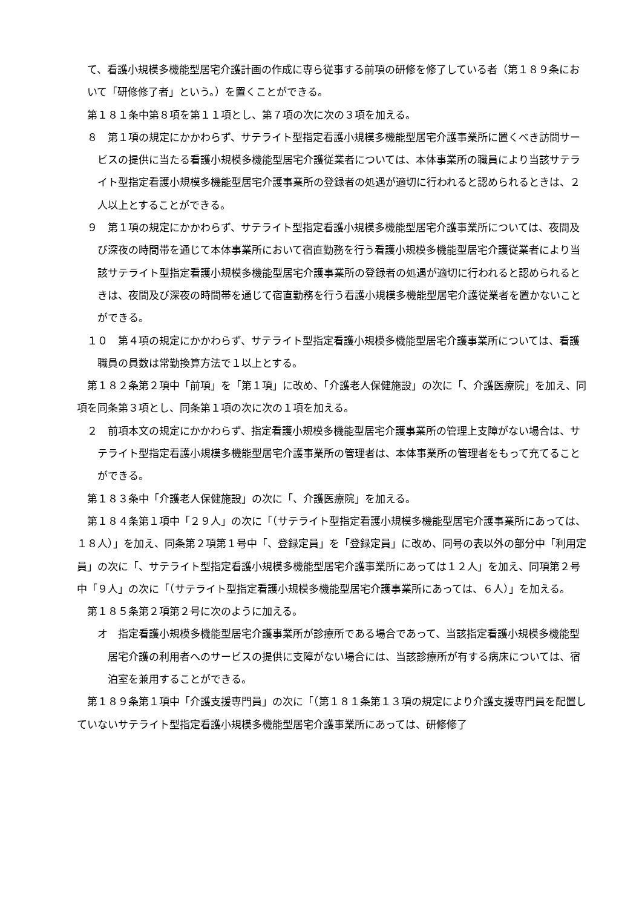て、看護小規模多機能型居宅介護計画の作成に専ら従事する前項の研修を修了している者（第１８９条において「研修修了者」という。）を置くことができる。
第１８１条中第８項を第１１項とし、第７項の次に次の３項を加える。
８　第１項の規定にかかわらず、サテライト型指定看護小規模多機能型居宅介護事業所に置くべき訪問サービスの提供に当たる看護小規模多機能型居宅介護従業者については、本体事業所の職員により当該サテライト型指定看護小規模多機能型居宅介護事業所の登録者の処遇が適切に行われると認められるときは、２人以上とすることができる。
９　第１項の規定にかかわらず、サテライト型指定看護小規模多機能型居宅介護事業所については、夜間及び深夜の時間帯を通じて本体事業所において宿直勤務を行う看護小規模多機能型居宅介護従業者により当該サテライト型指定看護小規模多機能型居宅介護事業所の登録者の処遇が適切に行われると認められるときは、夜間及び深夜の時間帯を通じて宿直勤務を行う看護小規模多機能型居宅介護従業者を置かないことができる。
１０　第４項の規定にかかわらず、サテライト型指定看護小規模多機能型居宅介護事業所については、看護職員の員数は常勤換算方法で１以上とする。
第１８２条第２項中「前項」を「第１項」に改め、「介護老人保健施設」の次に「、介護医療院」を加え、同項を同条第３項とし、同条第１項の次に次の１項を加える。
２　前項本文の規定にかかわらず、指定看護小規模多機能型居宅介護事業所の管理上支障がない場合は、サテライト型指定看護小規模多機能型居宅介護事業所の管理者は、本体事業所の管理者をもって充てることができる。
第１８３条中「介護老人保健施設」の次に「、介護医療院」を加える。
第１８４条第１項中「２９人」の次に「（サテライト型指定看護小規模多機能型居宅介護事業所にあっては、１８人）」を加え、同条第２項第１号中「、登録定員」を「登録定員」に改め、同号の表以外の部分中「利用定員」の次に「、サテライト型指定看護小規模多機能型居宅介護事業所にあっては１２人」を加え、同項第２号中「９人」の次に「（サテライト型指定看護小規模多機能型居宅介護事業所にあっては、６人）」を加える。
第１８５条第２項第２号に次のように加える。
オ　指定看護小規模多機能型居宅介護事業所が診療所である場合であって、当該指定看護小規模多機能型居宅介護の利用者へのサービスの提供に支障がない場合には、当該診療所が有する病床については、宿泊室を兼用することができる。
第１８９条第１項中「介護支援専門員」の次に「（第１８１条第１３項の規定により介護支援専門員を配置していないサテライト型指定看護小規模多機能型居宅介護事業所にあっては、研修修了